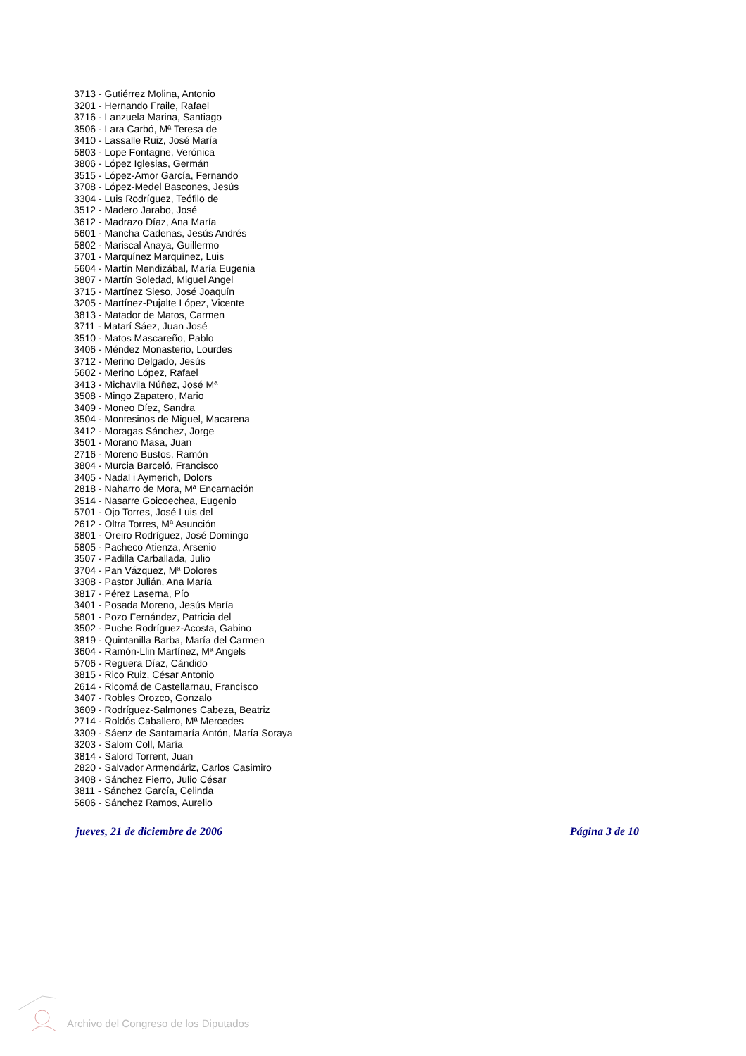3713 - Gutiérrez Molina, Antonio
3201 - Hernando Fraile, Rafael
3716 - Lanzuela Marina, Santiago
3506 - Lara Carbó, Mª Teresa de
3410 - Lassalle Ruiz, José María
5803 - Lope Fontagne, Verónica
3806 - López Iglesias, Germán
3515 - López-Amor García, Fernando
3708 - López-Medel Bascones, Jesús
3304 - Luis Rodríguez, Teófilo de
3512 - Madero Jarabo, José
3612 - Madrazo Díaz, Ana María
5601 - Mancha Cadenas, Jesús Andrés
5802 - Mariscal Anaya, Guillermo
3701 - Marquínez Marquínez, Luis
5604 - Martín Mendizábal, María Eugenia
3807 - Martín Soledad, Miguel Angel
3715 - Martínez Sieso, José Joaquín
3205 - Martínez-Pujalte López, Vicente
3813 - Matador de Matos, Carmen
3711 - Matarí Sáez, Juan José
3510 - Matos Mascareño, Pablo
3406 - Méndez Monasterio, Lourdes
3712 - Merino Delgado, Jesús
5602 - Merino López, Rafael
3413 - Michavila Núñez, José Mª
3508 - Mingo Zapatero, Mario
3409 - Moneo Díez, Sandra
3504 - Montesinos de Miguel, Macarena
3412 - Moragas Sánchez, Jorge
3501 - Morano Masa, Juan
2716 - Moreno Bustos, Ramón
3804 - Murcia Barceló, Francisco
3405 - Nadal i Aymerich, Dolors
2818 - Naharro de Mora, Mª Encarnación
3514 - Nasarre Goicoechea, Eugenio
5701 - Ojo Torres, José Luis del
2612 - Oltra Torres, Mª Asunción
3801 - Oreiro Rodríguez, José Domingo
5805 - Pacheco Atienza, Arsenio
3507 - Padilla Carballada, Julio
3704 - Pan Vázquez, Mª Dolores
3308 - Pastor Julián, Ana María
3817 - Pérez Laserna, Pío
3401 - Posada Moreno, Jesús María
5801 - Pozo Fernández, Patricia del
3502 - Puche Rodríguez-Acosta, Gabino
3819 - Quintanilla Barba, María del Carmen
3604 - Ramón-Llin Martínez, Mª Angels
5706 - Reguera Díaz, Cándido
3815 - Rico Ruiz, César Antonio
2614 - Ricomá de Castellarnau, Francisco
3407 - Robles Orozco, Gonzalo
3609 - Rodríguez-Salmones Cabeza, Beatriz
2714 - Roldós Caballero, Mª Mercedes
3309 - Sáenz de Santamaría Antón, María Soraya
3203 - Salom Coll, María
3814 - Salord Torrent, Juan
2820 - Salvador Armendáriz, Carlos Casimiro
3408 - Sánchez Fierro, Julio César
3811 - Sánchez García, Celinda
5606 - Sánchez Ramos, Aurelio
jueves, 21 de diciembre de 2006 Página 3 de 10
Archivo del Congreso de los Diputados